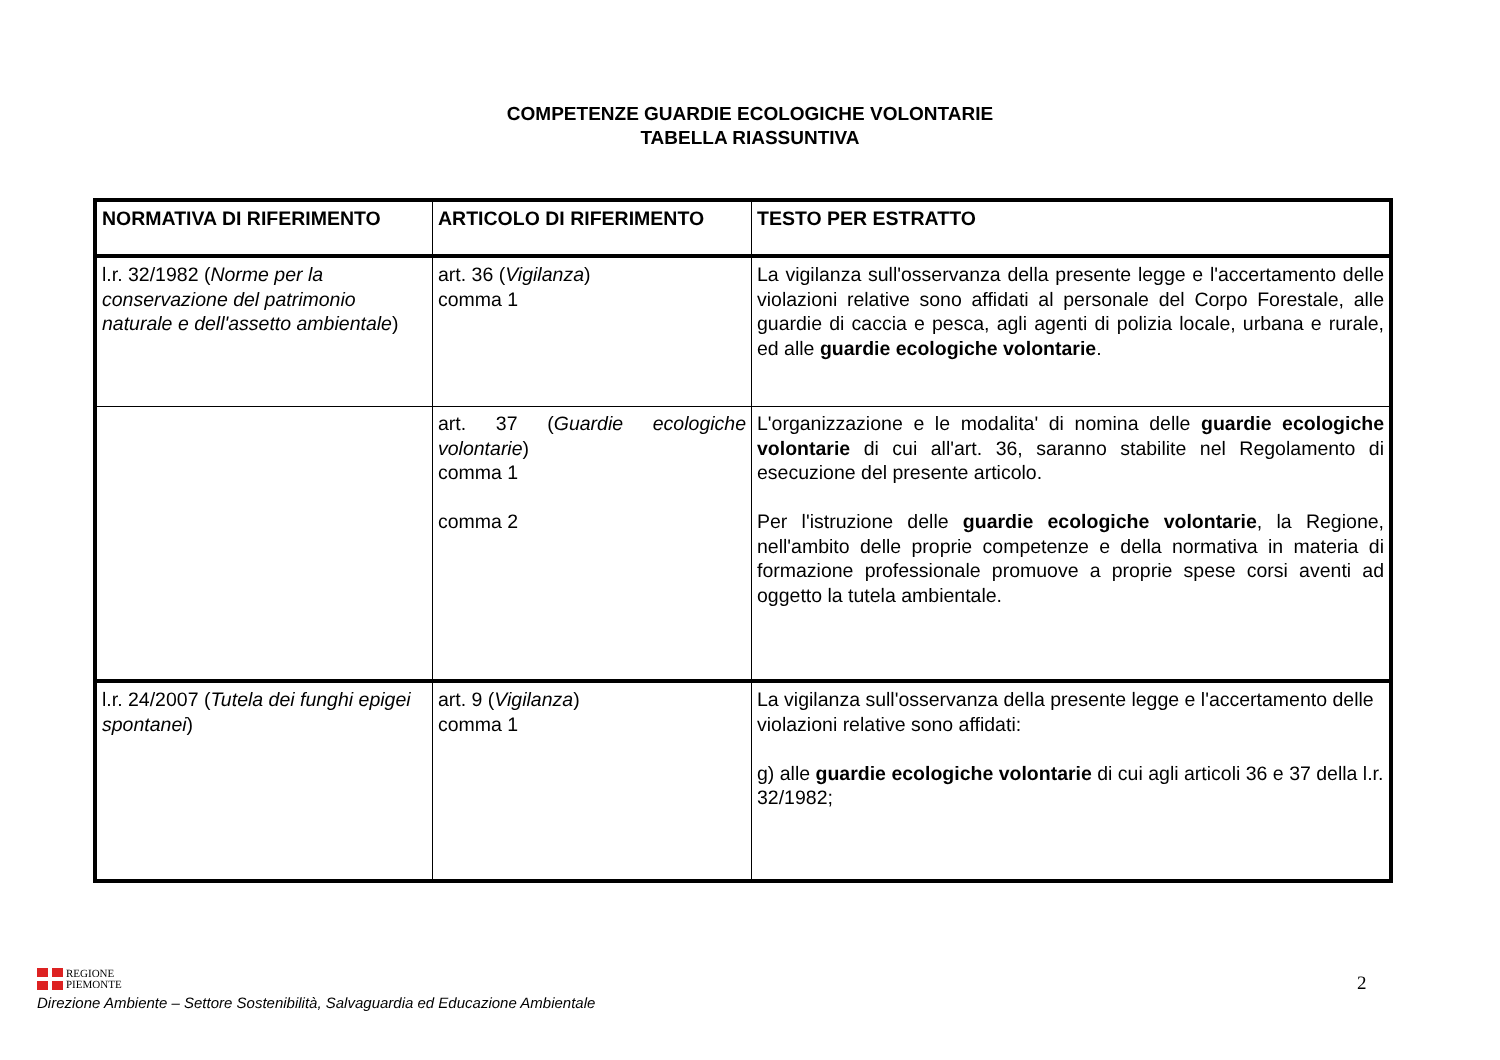COMPETENZE GUARDIE ECOLOGICHE VOLONTARIE
TABELLA RIASSUNTIVA
| NORMATIVA DI RIFERIMENTO | ARTICOLO DI RIFERIMENTO | TESTO PER ESTRATTO |
| --- | --- | --- |
| l.r. 32/1982 ( Norme per la conservazione del patrimonio naturale e dell'assetto ambientale ) | art. 36 ( Vigilanza ) comma 1 | La vigilanza sull'osservanza della presente legge e l'accertamento delle violazioni relative sono affidati al personale del Corpo Forestale, alle guardie di caccia e pesca, agli agenti di polizia locale, urbana e rurale, ed alle guardie ecologiche volontarie . |
| | art. 37 ( Guardie ecologiche volontarie ) comma 1 comma 2 | L'organizzazione e le modalita' di nomina delle guardie ecologiche volontarie di cui all'art. 36, saranno stabilite nel Regolamento di esecuzione del presente articolo. Per l'istruzione delle guardie ecologiche volontarie , la Regione, nell'ambito delle proprie competenze e della normativa in materia di formazione professionale promuove a proprie spese corsi aventi ad oggetto la tutela ambientale. |
| l.r. 24/2007 ( Tutela dei funghi epigei spontanei ) | art. 9 ( Vigilanza ) comma 1 | La vigilanza sull'osservanza della presente legge e l'accertamento delle violazioni relative sono affidati: g) alle guardie ecologiche volontarie di cui agli articoli 36 e 37 della l.r. 32/1982; |
REGIONE
PIEMONTE
Direzione Ambiente – Settore Sostenibilità, Salvaguardia ed Educazione Ambientale
2